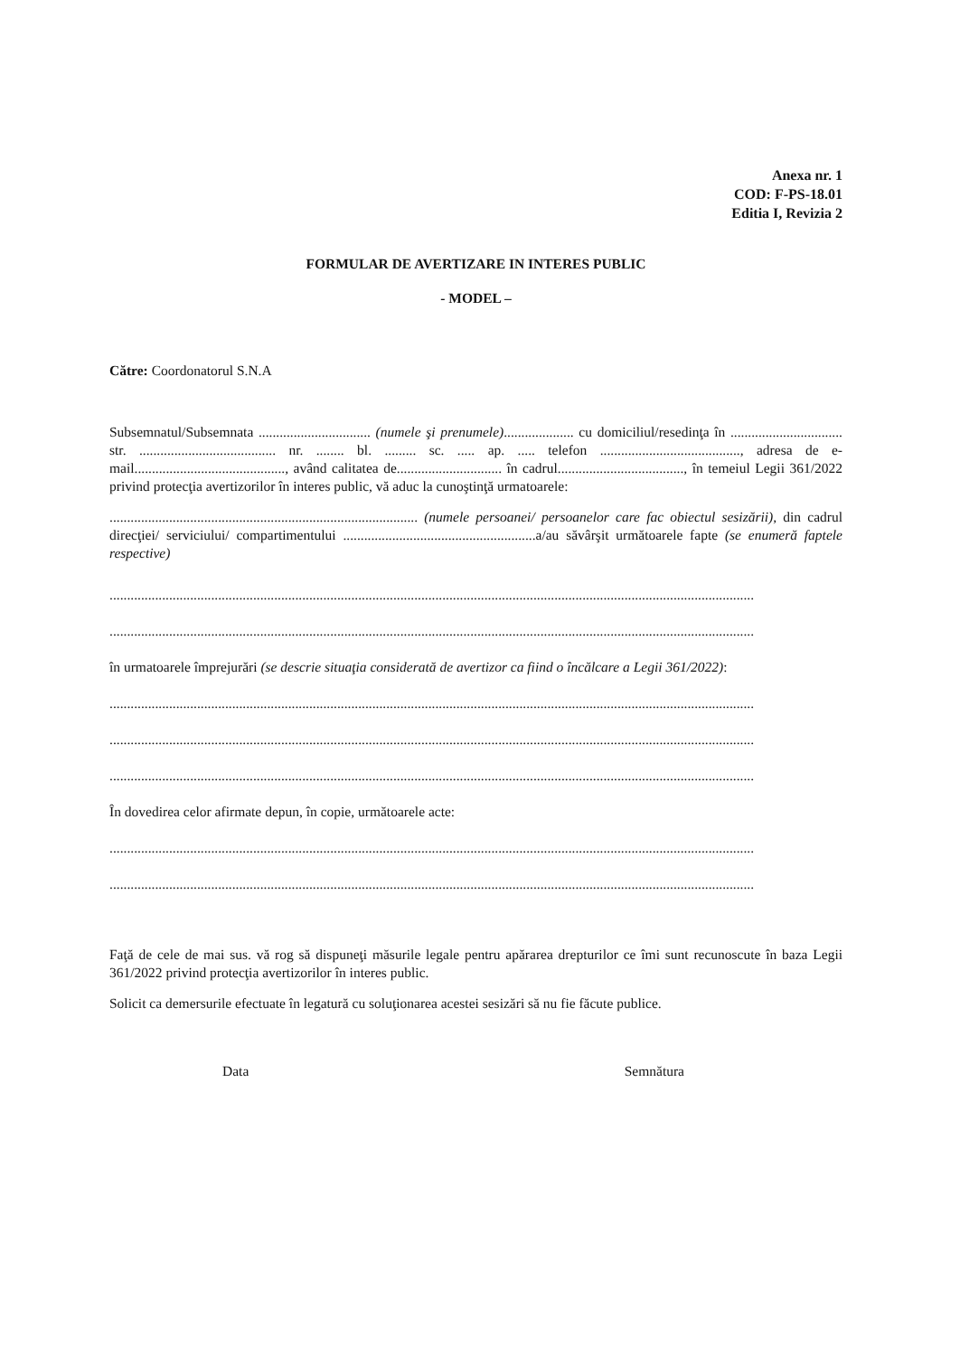Anexa nr. 1
COD: F-PS-18.01
Editia I, Revizia 2
FORMULAR DE AVERTIZARE IN INTERES PUBLIC
- MODEL –
Către: Coordonatorul S.N.A
Subsemnatul/Subsemnata ................................ (numele şi prenumele).................... cu domiciliul/resedinţa în ................................ str. ....................................... nr. ........ bl. ......... sc. ..... ap. ..... telefon ........................................, adresa de e-mail..........................................., având calitatea de.............................. în cadrul...................................., în temeiul Legii 361/2022 privind protecţia avertizorilor în interes public, vă aduc la cunoştinţă urmatoarele:
........................................................................................ (numele persoanei/ persoanelor care fac obiectul sesizării), din cadrul direcţiei/ serviciului/ compartimentului .......................................................a/au săvârşit următoarele fapte (se enumeră faptele respective)
........................................................................................................................................................................................
........................................................................................................................................................................................
în urmatoarele împrejurări (se descrie situaţia considerată de avertizor ca fiind o încălcare a Legii 361/2022):
........................................................................................................................................................................................
........................................................................................................................................................................................
........................................................................................................................................................................................
În dovedirea celor afirmate depun, în copie, următoarele acte:
........................................................................................................................................................................................
........................................................................................................................................................................................
Faţă de cele de mai sus. vă rog să dispuneţi măsurile legale pentru apărarea drepturilor ce îmi sunt recunoscute în baza Legii 361/2022 privind protecţia avertizorilor în interes public.
Solicit ca demersurile efectuate în legatură cu soluţionarea acestei sesizări să nu fie făcute publice.
Data Semnătura